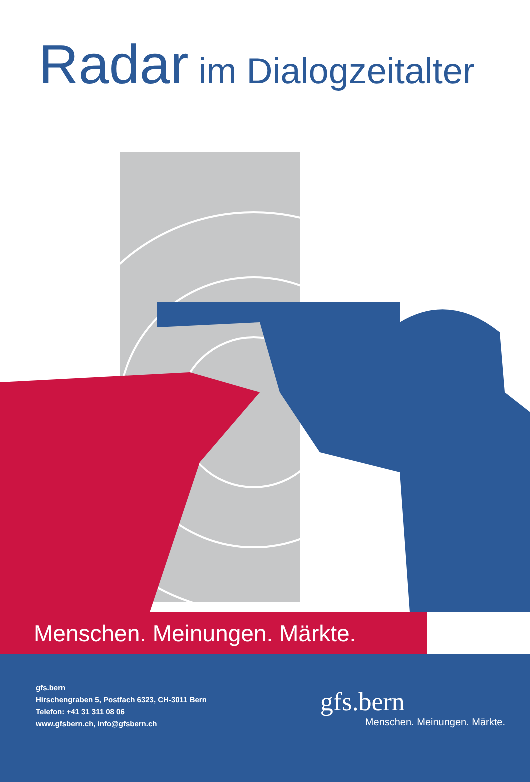Radar im Dialogzeitalter
Menschen. Meinungen. Märkte.
gfs.bern
Hirschengraben 5, Postfach 6323, CH-3011 Bern
Telefon: +41 31 311 08 06
www.gfsbern.ch, info@gfsbern.ch
gfs.bern
Menschen. Meinungen. Märkte.